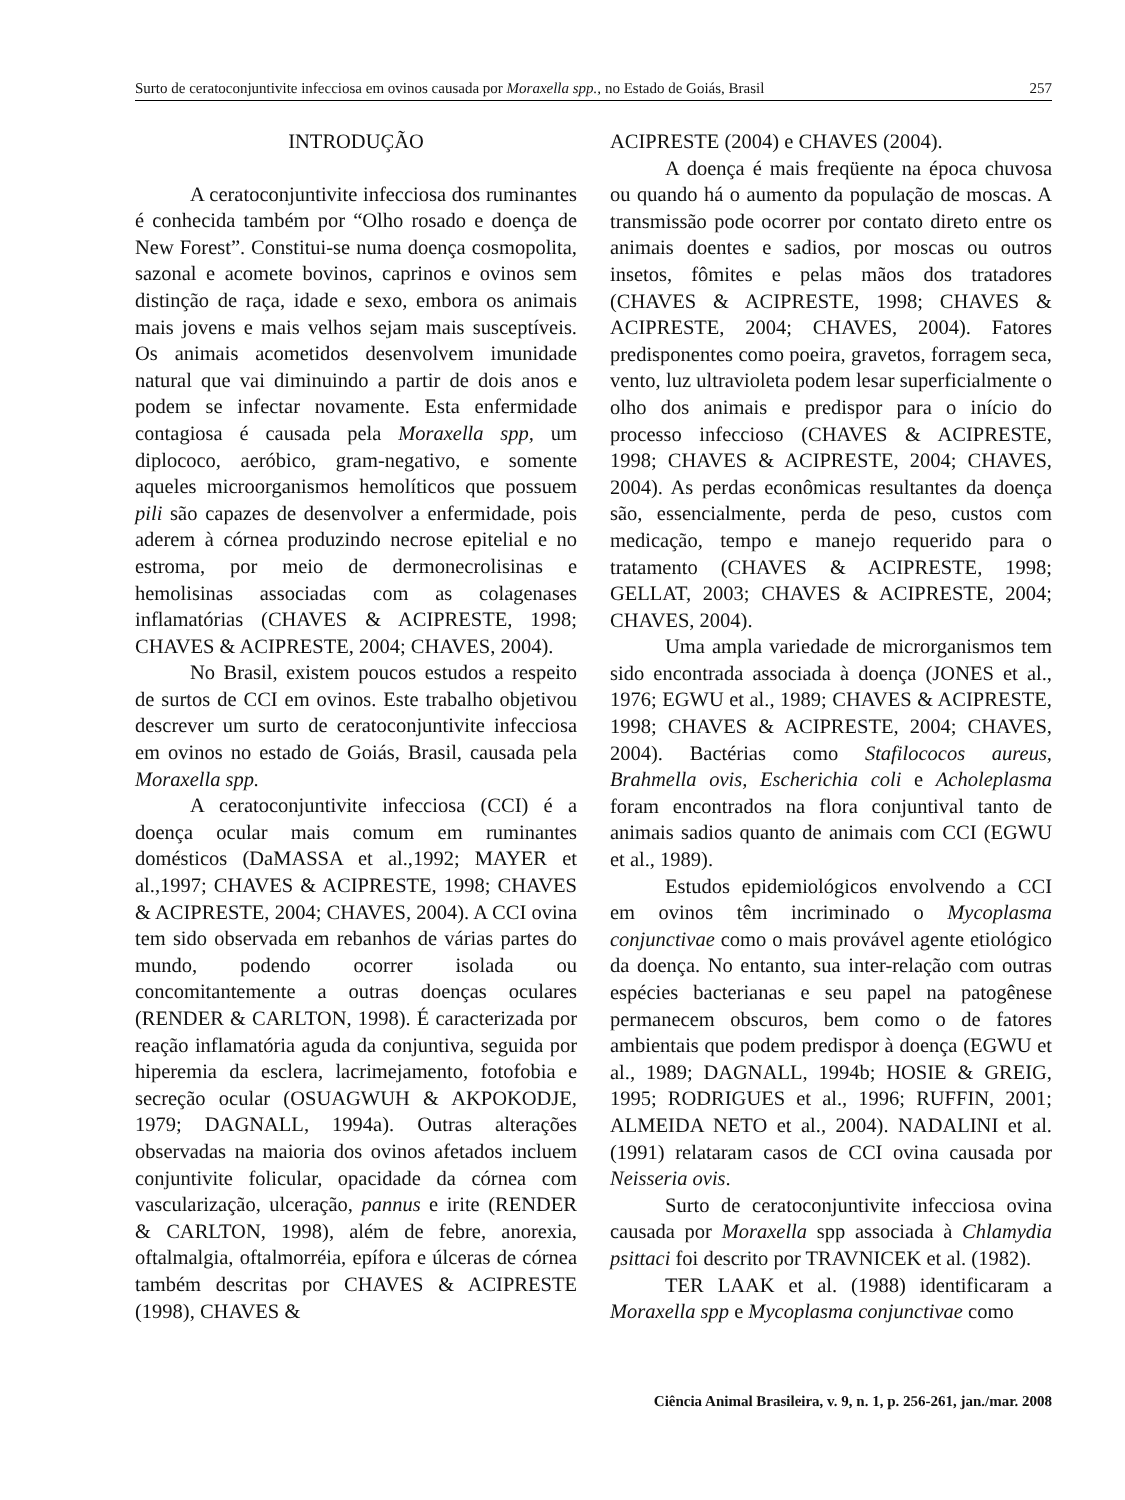Surto de ceratoconjuntivite infecciosa em ovinos causada por Moraxella spp., no Estado de Goiás, Brasil 257
INTRODUÇÃO
A ceratoconjuntivite infecciosa dos ruminantes é conhecida também por “Olho rosado e doença de New Forest”. Constitui-se numa doença cosmopolita, sazonal e acomete bovinos, caprinos e ovinos sem distinção de raça, idade e sexo, embora os animais mais jovens e mais velhos sejam mais susceptíveis. Os animais acometidos desenvolvem imunidade natural que vai diminuindo a partir de dois anos e podem se infectar novamente. Esta enfermidade contagiosa é causada pela Moraxella spp, um diplococo, aeróbico, gram-negativo, e somente aqueles microorganismos hemolíticos que possuem pili são capazes de desenvolver a enfermidade, pois aderem à córnea produzindo necrose epitelial e no estroma, por meio de dermonecrolisinas e hemolisinas associadas com as colagenases inflamatórias (CHAVES & ACIPRESTE, 1998; CHAVES & ACIPRESTE, 2004; CHAVES, 2004).
No Brasil, existem poucos estudos a respeito de surtos de CCI em ovinos. Este trabalho objetivou descrever um surto de ceratoconjuntivite infecciosa em ovinos no estado de Goiás, Brasil, causada pela Moraxella spp.
A ceratoconjuntivite infecciosa (CCI) é a doença ocular mais comum em ruminantes domésticos (DaMASSA et al.,1992; MAYER et al.,1997; CHAVES & ACIPRESTE, 1998; CHAVES & ACIPRESTE, 2004; CHAVES, 2004). A CCI ovina tem sido observada em rebanhos de várias partes do mundo, podendo ocorrer isolada ou concomitantemente a outras doenças oculares (RENDER & CARLTON, 1998). É caracterizada por reação inflamatória aguda da conjuntiva, seguida por hiperemia da esclera, lacrimejamento, fotofobia e secreção ocular (OSUAGWUH & AKPOKODJE, 1979; DAGNALL, 1994a). Outras alterações observadas na maioria dos ovinos afetados incluem conjuntivite folicular, opacidade da córnea com vascularização, ulceração, pannus e irite (RENDER & CARLTON, 1998), além de febre, anorexia, oftalmalgia, oftalmorréia, epífora e úlceras de córnea também descritas por CHAVES & ACIPRESTE (1998), CHAVES &
ACIPRESTE (2004) e CHAVES (2004).
A doença é mais freqüente na época chuvosa ou quando há o aumento da população de moscas. A transmissão pode ocorrer por contato direto entre os animais doentes e sadios, por moscas ou outros insetos, fômites e pelas mãos dos tratadores (CHAVES & ACIPRESTE, 1998; CHAVES & ACIPRESTE, 2004; CHAVES, 2004). Fatores predisponentes como poeira, gravetos, forragem seca, vento, luz ultravioleta podem lesar superficialmente o olho dos animais e predispor para o início do processo infeccioso (CHAVES & ACIPRESTE, 1998; CHAVES & ACIPRESTE, 2004; CHAVES, 2004). As perdas econômicas resultantes da doença são, essencialmente, perda de peso, custos com medicação, tempo e manejo requerido para o tratamento (CHAVES & ACIPRESTE, 1998; GELLAT, 2003; CHAVES & ACIPRESTE, 2004; CHAVES, 2004).
Uma ampla variedade de microrganismos tem sido encontrada associada à doença (JONES et al., 1976; EGWU et al., 1989; CHAVES & ACIPRESTE, 1998; CHAVES & ACIPRESTE, 2004; CHAVES, 2004). Bactérias como Stafilococos aureus, Brahmella ovis, Escherichia coli e Acholeplasma foram encontrados na flora conjuntival tanto de animais sadios quanto de animais com CCI (EGWU et al., 1989).
Estudos epidemiológicos envolvendo a CCI em ovinos têm incriminado o Mycoplasma conjunctivae como o mais provável agente etiológico da doença. No entanto, sua inter-relação com outras espécies bacterianas e seu papel na patogênese permanecem obscuros, bem como o de fatores ambientais que podem predispor à doença (EGWU et al., 1989; DAGNALL, 1994b; HOSIE & GREIG, 1995; RODRIGUES et al., 1996; RUFFIN, 2001; ALMEIDA NETO et al., 2004). NADALINI et al. (1991) relataram casos de CCI ovina causada por Neisseria ovis.
Surto de ceratoconjuntivite infecciosa ovina causada por Moraxella spp associada à Chlamydia psittaci foi descrito por TRAVNICEK et al. (1982).
TER LAAK et al. (1988) identificaram a Moraxella spp e Mycoplasma conjunctivae como
Ciência Animal Brasileira, v. 9, n. 1, p. 256-261, jan./mar. 2008